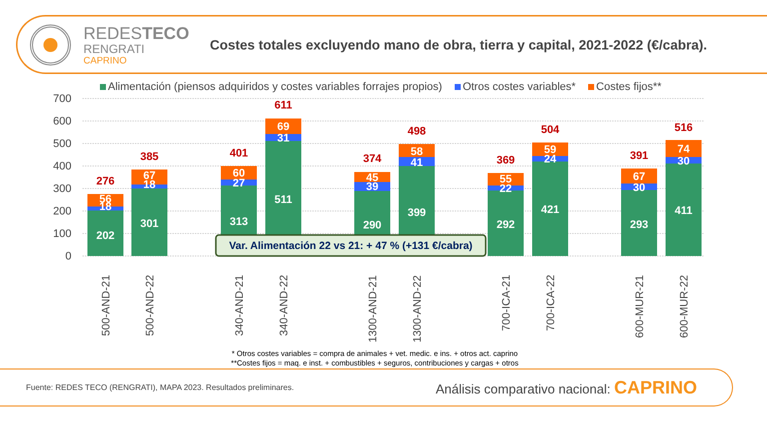REDESTECO
RENGRATI
CAPRINO
Costes totales excluyendo mano de obra, tierra y capital, 2021-2022 (€/cabra).
Alimentación (piensos adquiridos y costes variables forrajes propios) Otros costes variables* Costes fijos**
700
600
500
400
300
200
100
0
202
18
56
276
301
18
67
385
313
27
60
401
511
31
69
611
290
39
45
374
399
41
58
498
292
22
55
369
421
24
59
504
293
30
67
391
411
30
74
516
Var. Alimentación 22 vs 21: + 47 % (+131 €/cabra)
500-AND-21
500-AND-22
340-AND-21
340-AND-22
1300-AND-21
1300-AND-22
700-ICA-21
700-ICA-22
600-MUR-21
600-MUR-22
* Otros costes variables = compra de animales + vet. medic. e ins. + otros act. caprino
**Costes fijos = maq. e inst. + combustibles + seguros, contribuciones y cargas + otros
Fuente: REDES TECO (RENGRATI), MAPA 2023. Resultados preliminares. Análisis comparativo nacional: CAPRINO